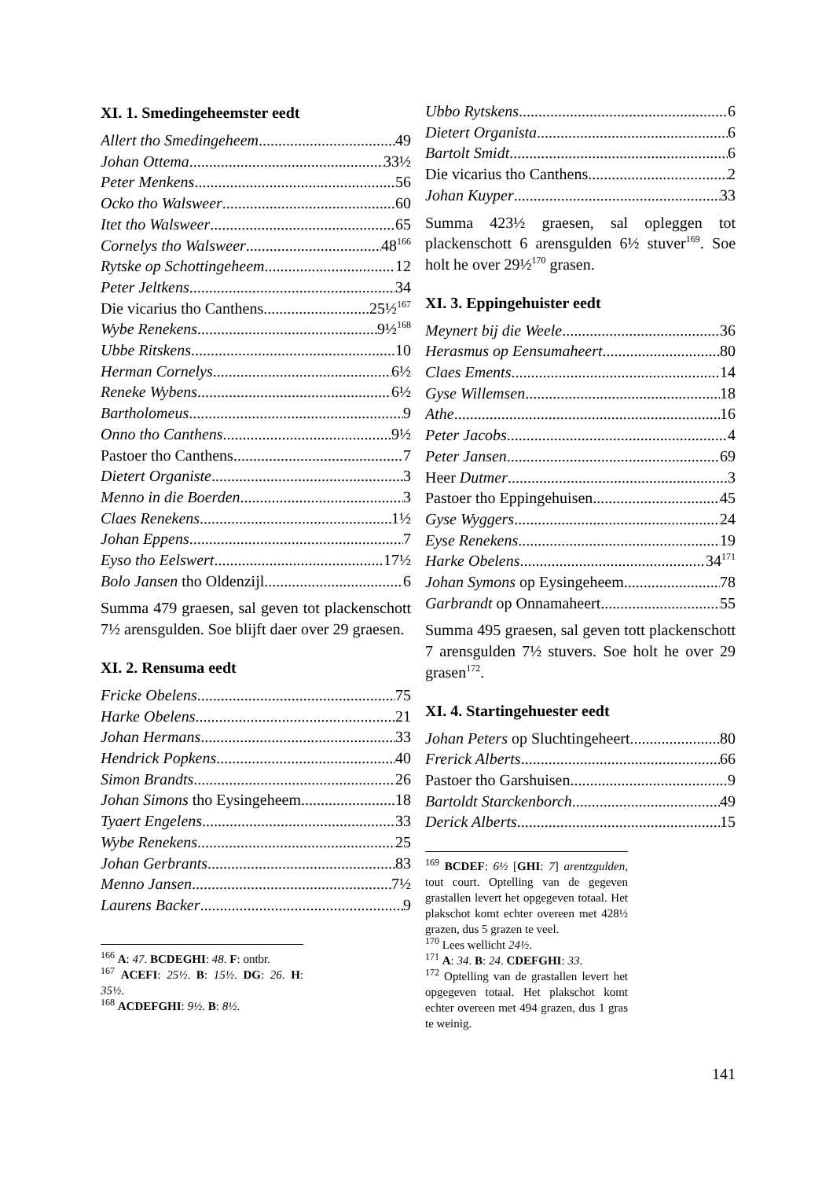XI. 1. Smedingeheemster eedt
Allert tho Smedingeheem 49
Johan Ottema 33½
Peter Menkens 56
Ocko tho Walsweer 60
Itet tho Walsweer 65
Cornelys tho Walsweer 48<sup>166</sup>
Rytske op Schottingeheem 12
Peter Jeltkens 34
Die vicarius tho Canthens 25½<sup>167</sup>
Wybe Renekens 9½<sup>168</sup>
Ubbe Ritskens 10
Herman Cornelys 6½
Reneke Wybens 6½
Bartholomeus 9
Onno tho Canthens 9½
Pastoer tho Canthens 7
Dietert Organiste 3
Menno in die Boerden 3
Claes Renekens 1½
Johan Eppens 7
Eyso tho Eelswert 17½
Bolo Jansen tho Oldenzijl 6
Summa 479 graesen, sal geven tot plackenschott 7½ arensgulden. Soe blijft daer over 29 graesen.
XI. 2. Rensuma eedt
Fricke Obelens 75
Harke Obelens 21
Johan Hermans 33
Hendrick Popkens 40
Simon Brandts 26
Johan Simons tho Eysingeheem 18
Tyaert Engelens 33
Wybe Renekens 25
Johan Gerbrants 83
Menno Jansen 7½
Laurens Backer 9
<sup>166</sup> A: 47. BCDEGHI: 48. F: ontbr.
<sup>167</sup> ACEFI: 25½. B: 15½. DG: 26. H: 35½.
<sup>168</sup> ACDEFGHI: 9½. B: 8½.
Ubbo Rytskens 6
Dietert Organista 6
Bartolt Smidt 6
Die vicarius tho Canthens 2
Johan Kuyper 33
Summa 423½ graesen, sal opleggen tot plackenschott 6 arensgulden 6½ stuver<sup>169</sup>. Soe holt he over 29½<sup>170</sup> grasen.
XI. 3. Eppingehuister eedt
Meynert bij die Weele 36
Herasmus op Eensumaheert 80
Claes Ements 14
Gyse Willemsen 18
Athe 16
Peter Jacobs 4
Peter Jansen 69
Heer Dutmer 3
Pastoer tho Eppingehuisen 45
Gyse Wyggers 24
Eyse Renekens 19
Harke Obelens 34<sup>171</sup>
Johan Symons op Eysingeheem 78
Garbrandt op Onnamaheert 55
Summa 495 graesen, sal geven tott plackenschott 7 arensgulden 7½ stuvers. Soe holt he over 29 grasen<sup>172</sup>.
XI. 4. Startingehuester eedt
Johan Peters op Sluchtingeheert 80
Frerick Alberts 66
Pastoer tho Garshuisen 9
Bartoldt Starckenborch 49
Derick Alberts 15
<sup>169</sup> BCDEF: 6½ [GHI: 7] arentzgulden, tout court. Optelling van de gegeven grastallen levert het opgegeven totaal. Het plakschot komt echter overeen met 428½ grazen, dus 5 grazen te veel.
<sup>170</sup> Lees wellicht 24½.
<sup>171</sup> A: 34. B: 24. CDEFGHI: 33.
<sup>172</sup> Optelling van de grastallen levert het opgegeven totaal. Het plakschot komt echter overeen met 494 grazen, dus 1 gras te weinig.
141